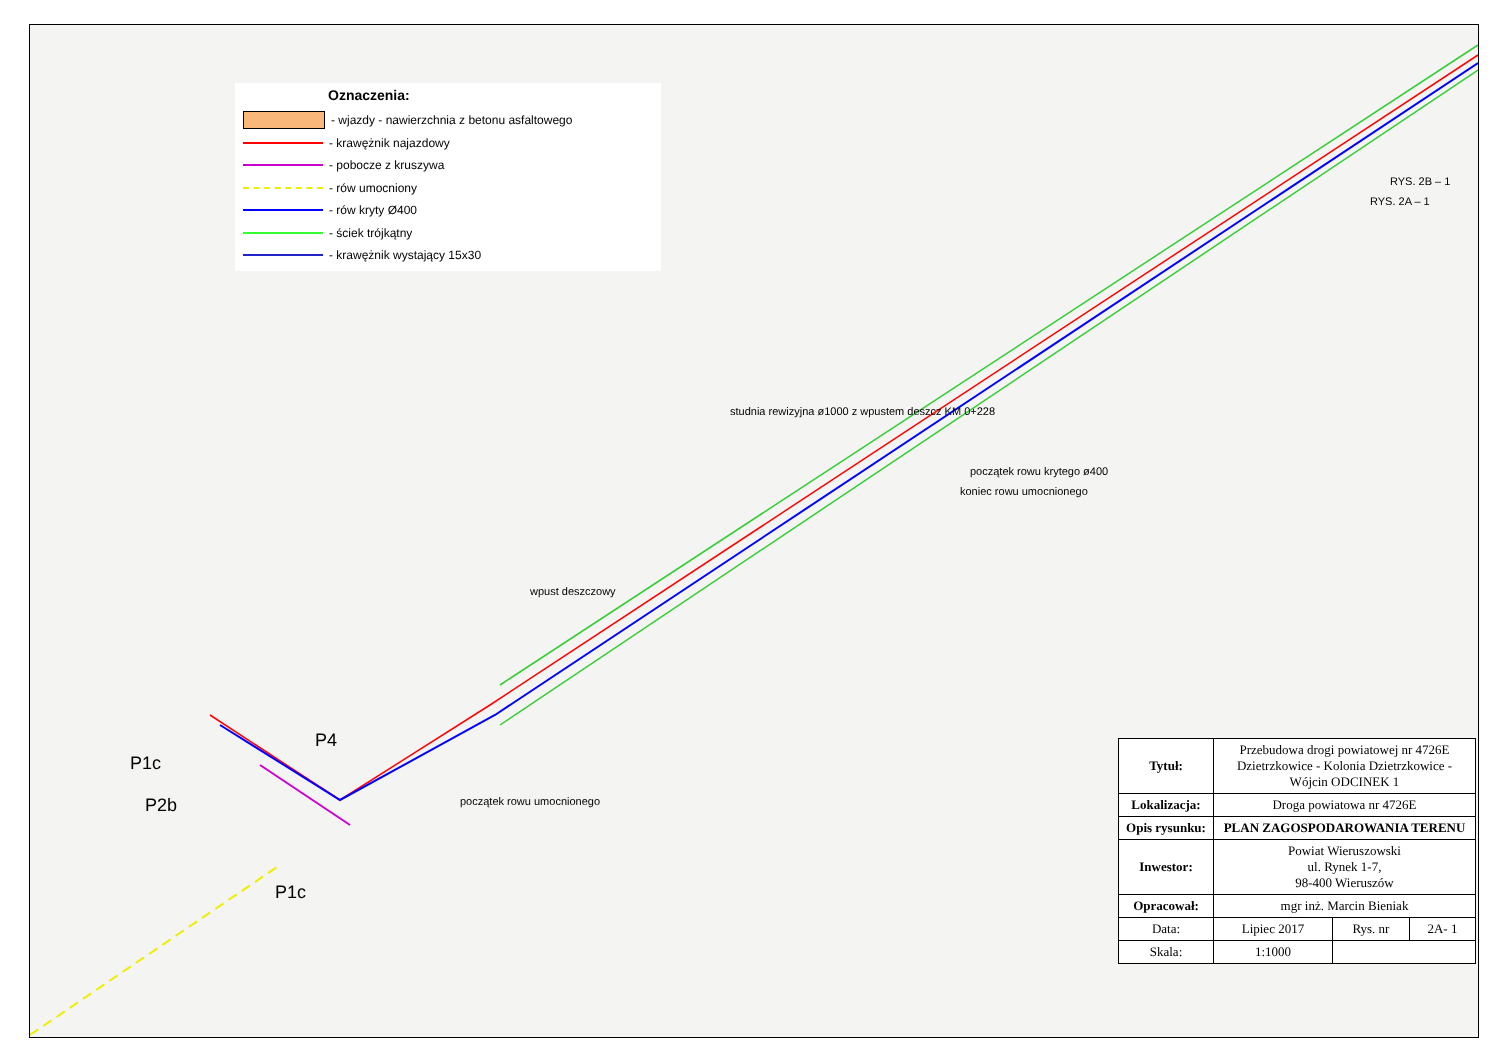Oznaczenia:
- wjazdy - nawierzchnia z betonu asfaltowego
- krawężnik najazdowy
- pobocze z kruszywa
- rów umocniony
- rów kryty Ø400
- ściek trójkątny
- krawężnik wystający 15x30
P1c
P2b
P4
P1c
studnia rewizyjna ø1000 z wpustem deszcz KM 0+228
wpust deszczowy
początek rowu umocnionego
początek rowu krytego ø400
koniec rowu umocnionego
RYS. 2B – 1
RYS. 2A – 1
| Tytuł: | Przebudowa drogi powiatowej nr 4726E Dzietrzkowice - Kolonia Dzietrzkowice - Wójcin ODCINEK 1 | | |
| Lokalizacja: | Droga powiatowa nr 4726E | | |
| Opis rysunku: | PLAN ZAGOSPODAROWANIA TERENU | | |
| Inwestor: | Powiat Wieruszowski ul. Rynek 1-7, 98-400 Wieruszów | | |
| Opracował: | mgr inż. Marcin Bieniak | | |
| Data: | Lipiec 2017 | Rys. nr | 2A- 1 |
| Skala: | 1:1000 | | |